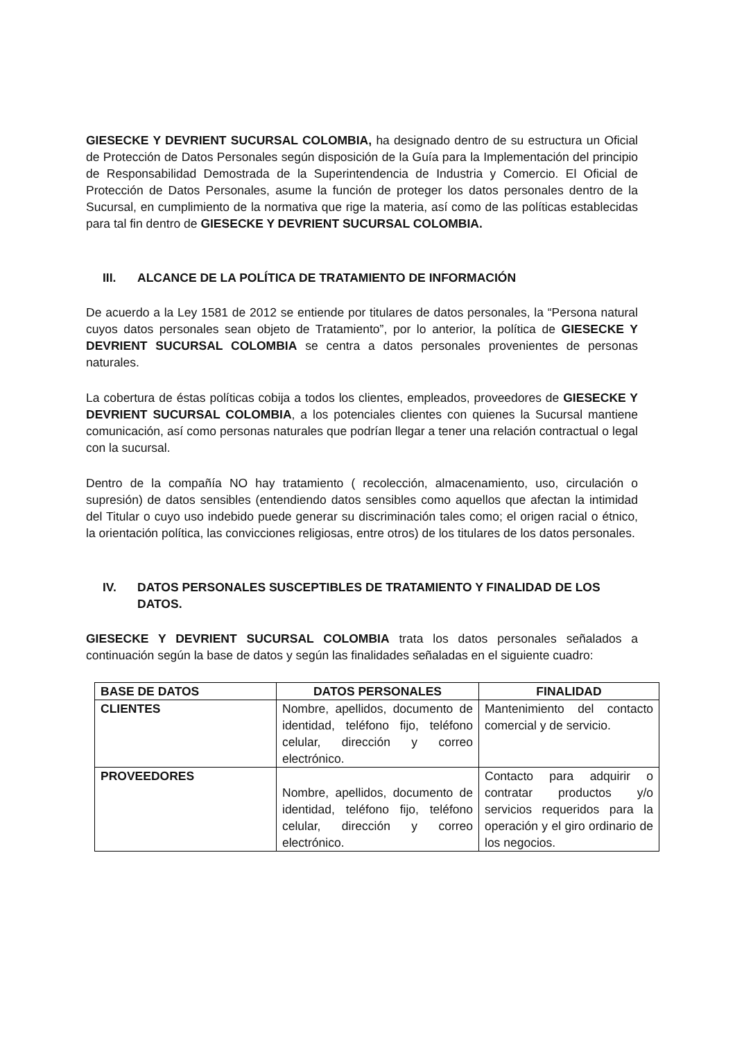GIESECKE Y DEVRIENT SUCURSAL COLOMBIA, ha designado dentro de su estructura un Oficial de Protección de Datos Personales según disposición de la Guía para la Implementación del principio de Responsabilidad Demostrada de la Superintendencia de Industria y Comercio. El Oficial de Protección de Datos Personales, asume la función de proteger los datos personales dentro de la Sucursal, en cumplimiento de la normativa que rige la materia, así como de las políticas establecidas para tal fin dentro de GIESECKE Y DEVRIENT SUCURSAL COLOMBIA.
III. ALCANCE DE LA POLÍTICA DE TRATAMIENTO DE INFORMACIÓN
De acuerdo a la Ley 1581 de 2012 se entiende por titulares de datos personales, la “Persona natural cuyos datos personales sean objeto de Tratamiento”, por lo anterior, la política de GIESECKE Y DEVRIENT SUCURSAL COLOMBIA se centra a datos personales provenientes de personas naturales.
La cobertura de éstas políticas cobija a todos los clientes, empleados, proveedores de GIESECKE Y DEVRIENT SUCURSAL COLOMBIA, a los potenciales clientes con quienes la Sucursal mantiene comunicación, así como personas naturales que podrían llegar a tener una relación contractual o legal con la sucursal.
Dentro de la compañía NO hay tratamiento ( recolección, almacenamiento, uso, circulación o supresión) de datos sensibles (entendiendo datos sensibles como aquellos que afectan la intimidad del Titular o cuyo uso indebido puede generar su discriminación tales como; el origen racial o étnico, la orientación política, las convicciones religiosas, entre otros) de los titulares de los datos personales.
IV. DATOS PERSONALES SUSCEPTIBLES DE TRATAMIENTO Y FINALIDAD DE LOS DATOS.
GIESECKE Y DEVRIENT SUCURSAL COLOMBIA trata los datos personales señalados a continuación según la base de datos y según las finalidades señaladas en el siguiente cuadro:
| BASE DE DATOS | DATOS PERSONALES | FINALIDAD |
| --- | --- | --- |
| CLIENTES | Nombre, apellidos, documento de identidad, teléfono fijo, teléfono celular, dirección y correo electrónico. | Mantenimiento del contacto comercial y de servicio. |
| PROVEEDORES | Nombre, apellidos, documento de identidad, teléfono fijo, teléfono celular, dirección y correo electrónico. | Contacto para adquirir o contratar productos y/o servicios requeridos para la operación y el giro ordinario de los negocios. |